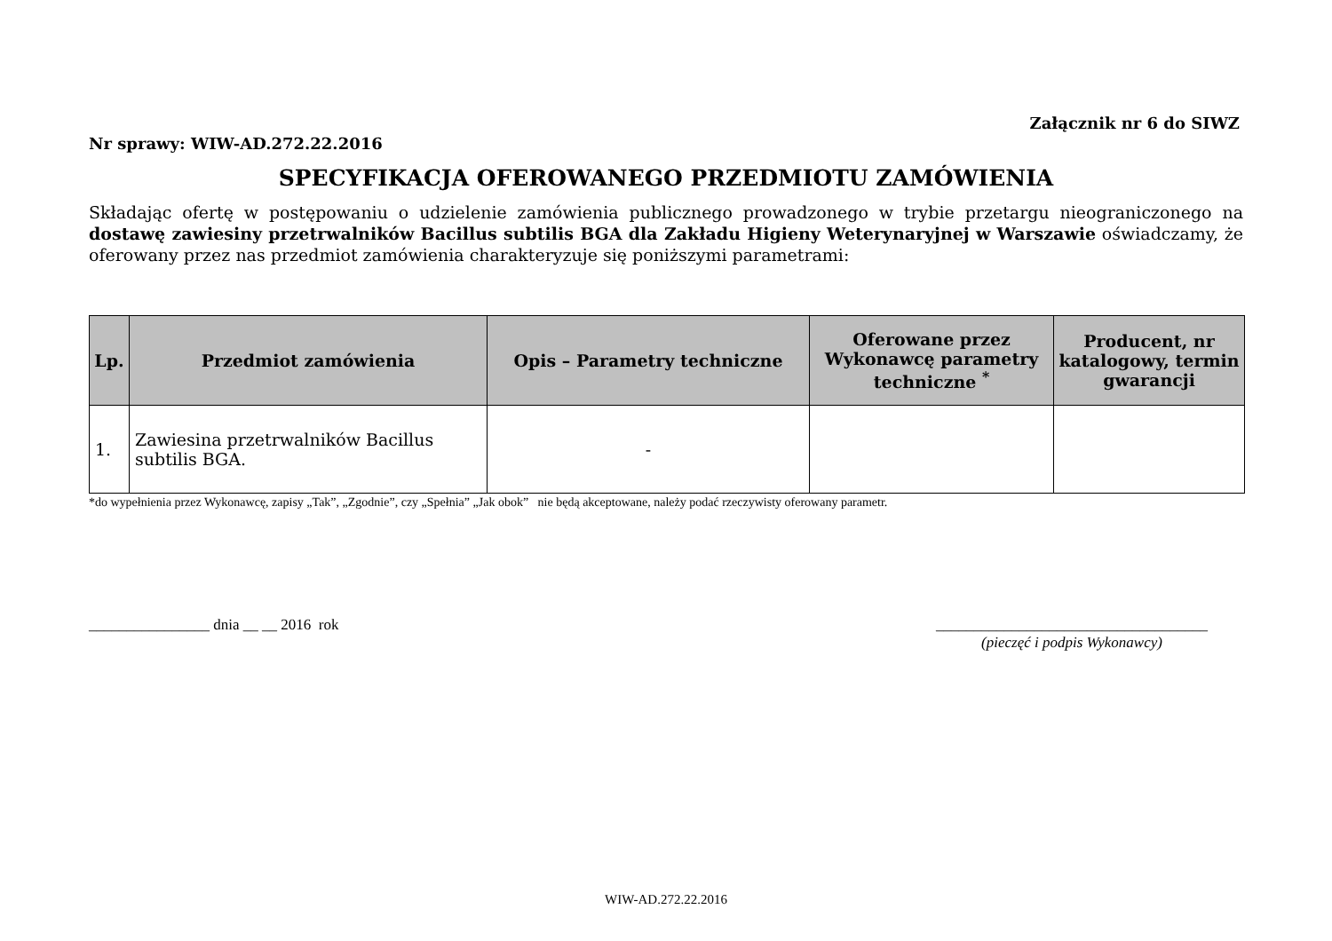Załącznik nr 6 do SIWZ
Nr sprawy: WIW-AD.272.22.2016
SPECYFIKACJA OFEROWANEGO PRZEDMIOTU ZAMÓWIENIA
Składając ofertę w postępowaniu o udzielenie zamówienia publicznego prowadzonego w trybie przetargu nieograniczonego na dostawę zawiesiny przetrwalników Bacillus subtilis BGA dla Zakładu Higieny Weterynaryjnej w Warszawie oświadczamy, że oferowany przez nas przedmiot zamówienia charakteryzuje się poniższymi parametrami:
| Lp. | Przedmiot zamówienia | Opis – Parametry techniczne | Oferowane przez Wykonawcę parametry techniczne <sup>*</sup> | Producent, nr katalogowy, termin gwarancji |
| --- | --- | --- | --- | --- |
| 1. | Zawiesina przetrwalników Bacillus subtilis BGA. | - | | |
*do wypełnienia przez Wykonawcę, zapisy „Tak”, „Zgodnie”, czy „Spełnia” „Jak obok” nie będą akceptowane, należy podać rzeczywisty oferowany parametr.
________________ dnia __ __ 2016 rok
____________________________________
(pieczęć i podpis Wykonawcy)
WIW-AD.272.22.2016